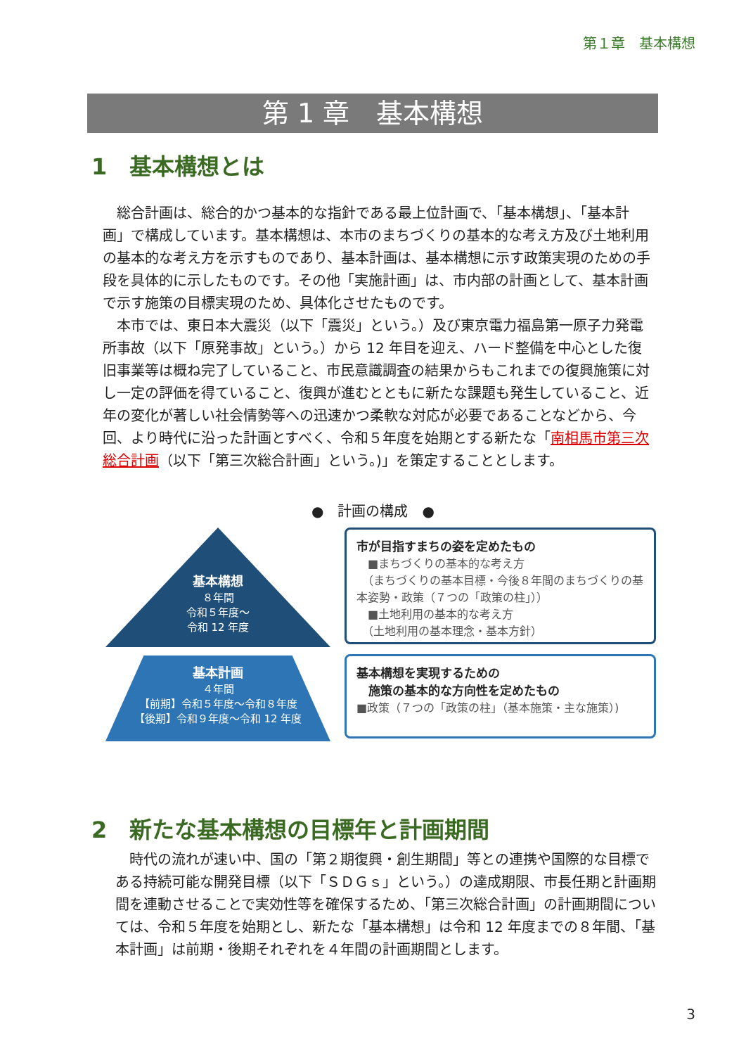第１章　基本構想
第 1 章　基本構想
1　基本構想とは
　総合計画は、総合的かつ基本的な指針である最上位計画で、「基本構想」、「基本計画」で構成しています。基本構想は、本市のまちづくりの基本的な考え方及び土地利用の基本的な考え方を示すものであり、基本計画は、基本構想に示す政策実現のための手段を具体的に示したものです。その他「実施計画」は、市内部の計画として、基本計画で示す施策の目標実現のため、具体化させたものです。
　本市では、東日本大震災（以下「震災」という。）及び東京電力福島第一原子力発電所事故（以下「原発事故」という。）から 12 年目を迎え、ハード整備を中心とした復旧事業等は概ね完了していること、市民意識調査の結果からもこれまでの復興施策に対し一定の評価を得ていること、復興が進むとともに新たな課題も発生していること、近年の変化が著しい社会情勢等への迅速かつ柔軟な対応が必要であることなどから、今回、より時代に沿った計画とすべく、令和５年度を始期とする新たな「南相馬市第三次総合計画（以下「第三次総合計画」という。)」を策定することとします。
●　計画の構成　●
基本構想
８年間
令和５年度～
令和 12 年度
基本計画
４年間
【前期】令和５年度～令和８年度
【後期】令和９年度～令和 12 年度
市が目指すまちの姿を定めたもの
　■まちづくりの基本的な考え方
　（まちづくりの基本目標・今後８年間のまちづくりの基本姿勢・政策（７つの「政策の柱」））
　■土地利用の基本的な考え方
　（土地利用の基本理念・基本方針）
基本構想を実現するための
　施策の基本的な方向性を定めたもの
■政策（７つの「政策の柱」（基本施策・主な施策）)
2　新たな基本構想の目標年と計画期間
　時代の流れが速い中、国の「第２期復興・創生期間」等との連携や国際的な目標である持続可能な開発目標（以下「ＳＤＧｓ」という。）の達成期限、市長任期と計画期間を連動させることで実効性等を確保するため、「第三次総合計画」の計画期間については、令和５年度を始期とし、新たな「基本構想」は令和 12 年度までの８年間、「基本計画」は前期・後期それぞれを４年間の計画期間とします。
3